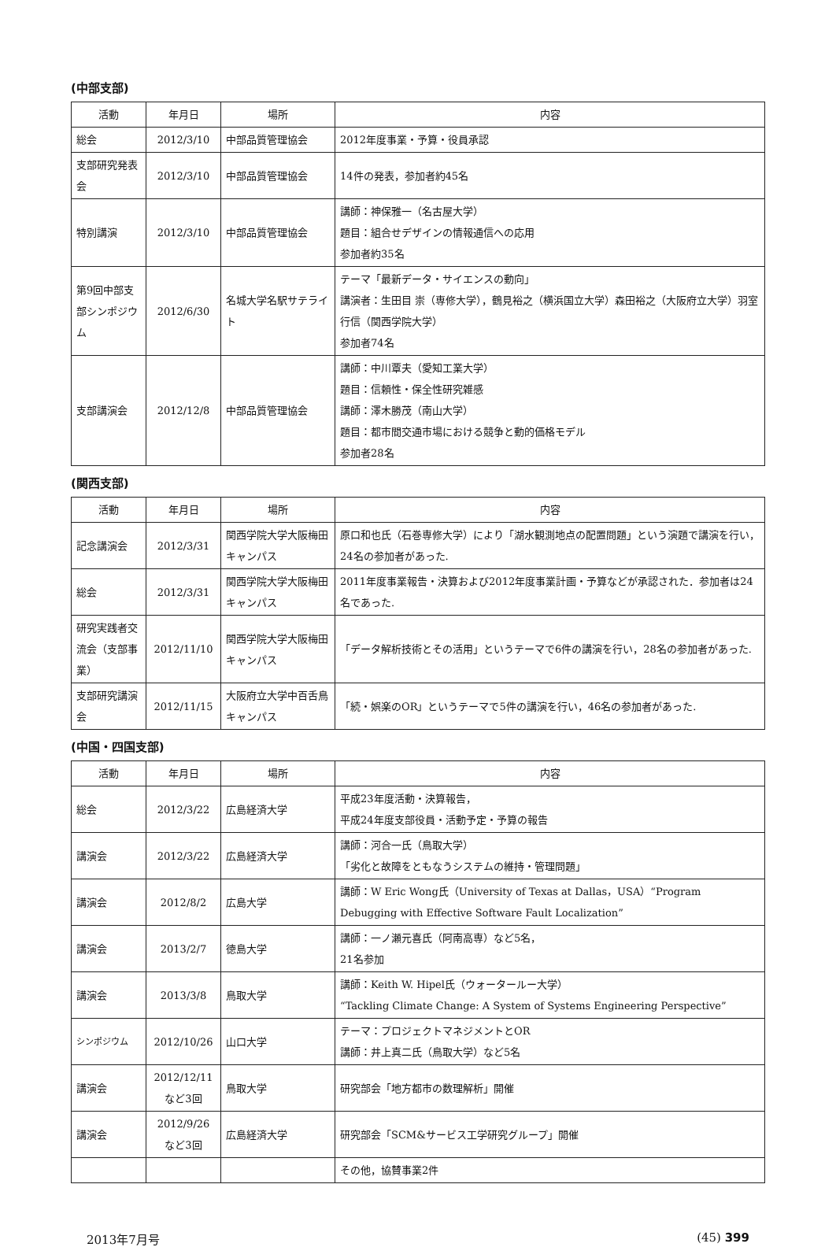(中部支部)
| 活動 | 年月日 | 場所 | 内容 |
| --- | --- | --- | --- |
| 総会 | 2012/3/10 | 中部品質管理協会 | 2012年度事業・予算・役員承認 |
| 支部研究発表会 | 2012/3/10 | 中部品質管理協会 | 14件の発表，参加者約45名 |
| 特別講演 | 2012/3/10 | 中部品質管理協会 | 講師：神保雅一（名古屋大学） 題目：組合せデザインの情報通信への応用 参加者約35名 |
| 第9回中部支部シンポジウム | 2012/6/30 | 名城大学名駅サテライト | テーマ「最新データ・サイエンスの動向」 講演者：生田目 崇（専修大学），鶴見裕之（横浜国立大学）森田裕之（大阪府立大学）羽室行信（関西学院大学） 参加者74名 |
| 支部講演会 | 2012/12/8 | 中部品質管理協会 | 講師：中川覃夫（愛知工業大学） 題目：信頼性・保全性研究雑感 講師：澤木勝茂（南山大学） 題目：都市間交通市場における競争と動的価格モデル 参加者28名 |
(関西支部)
| 活動 | 年月日 | 場所 | 内容 |
| --- | --- | --- | --- |
| 記念講演会 | 2012/3/31 | 関西学院大学大阪梅田キャンパス | 原口和也氏（石巻専修大学）により「湖水観測地点の配置問題」という演題で講演を行い，24名の参加者があった. |
| 総会 | 2012/3/31 | 関西学院大学大阪梅田キャンパス | 2011年度事業報告・決算および2012年度事業計画・予算などが承認された．参加者は24名であった. |
| 研究実践者交流会（支部事業） | 2012/11/10 | 関西学院大学大阪梅田キャンパス | 「データ解析技術とその活用」というテーマで6件の講演を行い，28名の参加者があった. |
| 支部研究講演会 | 2012/11/15 | 大阪府立大学中百舌鳥キャンパス | 「続・娯楽のOR」というテーマで5件の講演を行い，46名の参加者があった. |
(中国・四国支部)
| 活動 | 年月日 | 場所 | 内容 |
| --- | --- | --- | --- |
| 総会 | 2012/3/22 | 広島経済大学 | 平成23年度活動・決算報告， 平成24年度支部役員・活動予定・予算の報告 |
| 講演会 | 2012/3/22 | 広島経済大学 | 講師：河合一氏（鳥取大学） 「劣化と故障をともなうシステムの維持・管理問題」 |
| 講演会 | 2012/8/2 | 広島大学 | 講師：W Eric Wong氏（University of Texas at Dallas，USA）“Program Debugging with Effective Software Fault Localization” |
| 講演会 | 2013/2/7 | 徳島大学 | 講師：一ノ瀬元喜氏（阿南高専）など5名， 21名参加 |
| 講演会 | 2013/3/8 | 鳥取大学 | 講師：Keith W. Hipel氏（ウォータールー大学） “Tackling Climate Change: A System of Systems Engineering Perspective” |
| シンポジウム | 2012/10/26 | 山口大学 | テーマ：プロジェクトマネジメントとOR 講師：井上真二氏（鳥取大学）など5名 |
| 講演会 | 2012/12/11 など3回 | 鳥取大学 | 研究部会「地方都市の数理解析」開催 |
| 講演会 | 2012/9/26 など3回 | 広島経済大学 | 研究部会「SCM&サービス工学研究グループ」開催 |
| | | | その他，協賛事業2件 |
2013年7月号 (45) 399